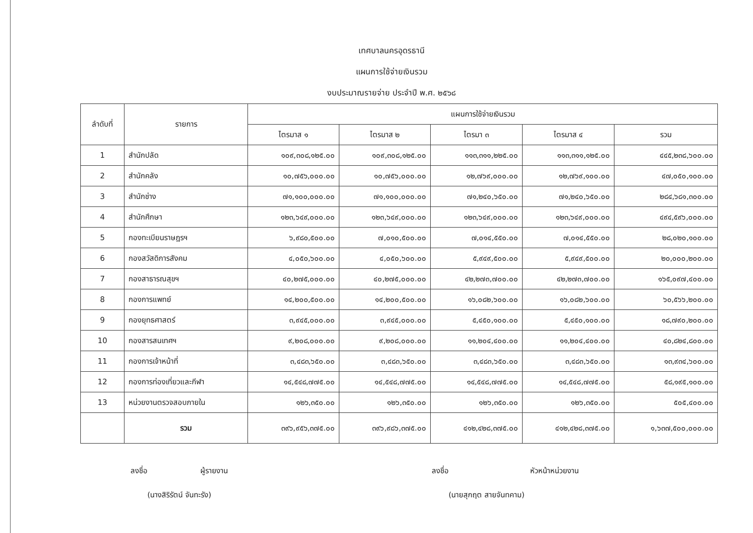เทศบาลนครอุดรธานี
แผนการใช้จ่ายเงินรวม
งบประมาณรายจ่าย ประจำปี พ.ศ. ๒๕๖๘
| ลำดับที่ | รายการ | แผนการใช้จ่ายเงินรวม | | | | |
| --- | --- | --- | --- | --- | --- | --- |
| | | ไตรมาส ๑ | ไตรมาส ๒ | ไตรมา ๓ | ไตรมาส ๔ | รวม |
| 1 | สำนักปลัด | ๑๐๙,๓๐๘,๑๒๕.๐๐ | ๑๐๙,๓๐๘,๑๒๕.๐๐ | ๑๑๓,๓๑๑,๒๒๕.๐๐ | ๑๑๓,๓๑๑,๑๒๕.๐๐ | ๔๔๕,๒๓๘,๖๐๐.๐๐ |
| 2 | สำนักคลัง | ๑๐,๗๕๖,๐๐๐.๐๐ | ๑๐,๗๕๖,๐๐๐.๐๐ | ๑๒,๗๖๙,๐๐๐.๐๐ | ๑๒,๗๖๙,๑๐๐.๐๐ | ๔๗,๐๕๐,๑๐๐.๐๐ |
| 3 | สำนักช่าง | ๗๑,๑๐๐,๐๐๐.๐๐ | ๗๑,๑๐๐,๐๐๐.๐๐ | ๗๑,๒๔๐,๖๕๐.๐๐ | ๗๑,๒๔๐,๖๕๐.๐๐ | ๒๘๔,๖๘๑,๓๐๐.๐๐ |
| 4 | สำนักศึกษา | ๑๒๓,๖๔๙,๐๐๐.๐๐ | ๑๒๓,๖๔๙,๐๐๐.๐๐ | ๑๒๓,๖๔๙,๐๐๐.๐๐ | ๑๒๓,๖๔๙,๐๐๐.๐๐ | ๔๙๔,๕๙๖,๐๐๐.๐๐ |
| 5 | กองทะเบียนราษฎรฯ | ๖,๙๘๐,๕๐๐.๐๐ | ๗,๐๑๐,๕๐๐.๐๐ | ๗,๐๑๔,๕๕๐.๐๐ | ๗,๐๑๔,๕๕๐.๐๐ | ๒๘,๐๒๐,๑๐๐.๐๐ |
| 6 | กองสวัสดิการสังคม | ๔,๐๕๐,๖๐๐.๐๐ | ๔,๐๕๐,๖๐๐.๐๐ | ๕,๙๔๙,๕๐๐.๐๐ | ๕,๙๔๙,๕๐๐.๐๐ | ๒๐,๐๐๐,๒๐๐.๐๐ |
| 7 | กองสาธารณสุขฯ | ๔๐,๒๗๕,๐๐๐.๐๐ | ๔๐,๒๗๕,๐๐๐.๐๐ | ๔๒,๒๗๓,๗๐๐.๐๐ | ๔๒,๒๗๓,๗๐๐.๐๐ | ๑๖๕,๐๙๗,๔๐๐.๐๐ |
| 8 | กองการแพทย์ | ๑๔,๒๐๐,๕๐๐.๐๐ | ๑๔,๒๐๐,๕๐๐.๐๐ | ๑๖,๐๘๒,๖๐๐.๐๐ | ๑๖,๐๘๒,๖๐๐.๐๐ | ๖๐,๕๖๖,๒๐๐.๐๐ |
| 9 | กองยุทธศาสตร์ | ๓,๙๔๕,๐๐๐.๐๐ | ๓,๙๔๕,๐๐๐.๐๐ | ๕,๔๕๐,๑๐๐.๐๐ | ๕,๔๕๐,๑๐๐.๐๐ | ๑๘,๗๙๐,๒๐๐.๐๐ |
| 10 | กองสารสนเทศฯ | ๙,๒๐๘,๐๐๐.๐๐ | ๙,๒๐๘,๐๐๐.๐๐ | ๑๑,๒๐๔,๔๐๐.๐๐ | ๑๑,๒๐๔,๔๐๐.๐๐ | ๔๐,๘๒๔,๘๐๐.๐๐ |
| 11 | กองการเจ้าหน้าที่ | ๓,๔๘๓,๖๕๐.๐๐ | ๓,๔๘๓,๖๕๐.๐๐ | ๓,๔๘๓,๖๕๐.๐๐ | ๓,๔๘๓,๖๕๐.๐๐ | ๑๓,๙๓๔,๖๐๐.๐๐ |
| 12 | กองการท่องเที่ยวและกีฬา | ๑๔,๕๔๘,๗๗๕.๐๐ | ๑๔,๕๔๘,๗๗๕.๐๐ | ๑๔,๕๔๘,๗๗๕.๐๐ | ๑๔,๕๔๘,๗๗๕.๐๐ | ๕๘,๑๙๕,๑๐๐.๐๐ |
| 13 | หน่วยงานตรวจสอบภายใน | ๑๒๖,๓๕๐.๐๐ | ๑๒๖,๓๕๐.๐๐ | ๑๒๖,๓๕๐.๐๐ | ๑๒๖,๓๕๐.๐๐ | ๕๐๕,๔๐๐.๐๐ |
| | รวม | ๓๙๖,๙๕๖,๓๗๕.๐๐ | ๓๙๖,๙๘๖,๓๗๕.๐๐ | ๔๑๒,๔๒๘,๓๗๕.๐๐ | ๔๑๒,๔๒๘,๓๗๕.๐๐ | ๑,๖๓๗,๕๐๐,๐๐๐.๐๐ |
ลงชื่อ ผู้รายงาน
(นางสิริรัตน์ จันทะรัง)
ลงชื่อ หัวหน้าหน่วยงาน
(นายสุกฤต สายจันทคาม)